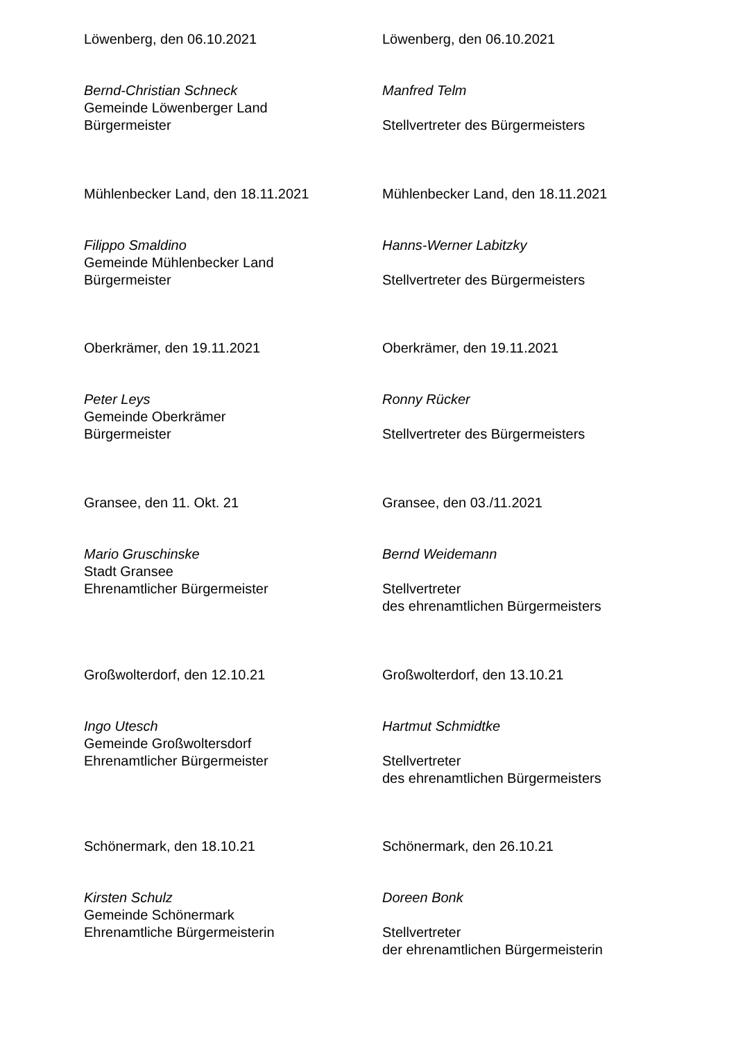Löwenberg, den 06.10.2021
Bernd-Christian Schneck
Gemeinde Löwenberger Land
Bürgermeister
Löwenberg, den 06.10.2021
Manfred Telm
Stellvertreter des Bürgermeisters
Mühlenbecker Land, den 18.11.2021
Filippo Smaldino
Gemeinde Mühlenbecker Land
Bürgermeister
Mühlenbecker Land, den 18.11.2021
Hanns-Werner Labitzky
Stellvertreter des Bürgermeisters
Oberkrämer, den 19.11.2021
Peter Leys
Gemeinde Oberkrämer
Bürgermeister
Oberkrämer, den 19.11.2021
Ronny Rücker
Stellvertreter des Bürgermeisters
Gransee, den 11. Okt. 21
Mario Gruschinske
Stadt Gransee
Ehrenamtlicher Bürgermeister
Gransee, den 03./11.2021
Bernd Weidemann
Stellvertreter
des ehrenamtlichen Bürgermeisters
Großwolterdorf, den 12.10.21
Ingo Utesch
Gemeinde Großwoltersdorf
Ehrenamtlicher Bürgermeister
Großwolterdorf, den 13.10.21
Hartmut Schmidtke
Stellvertreter
des ehrenamtlichen Bürgermeisters
Schönermark, den 18.10.21
Kirsten Schulz
Gemeinde Schönermark
Ehrenamtliche Bürgermeisterin
Schönermark, den 26.10.21
Doreen Bonk
Stellvertreter
der ehrenamtlichen Bürgermeisterin